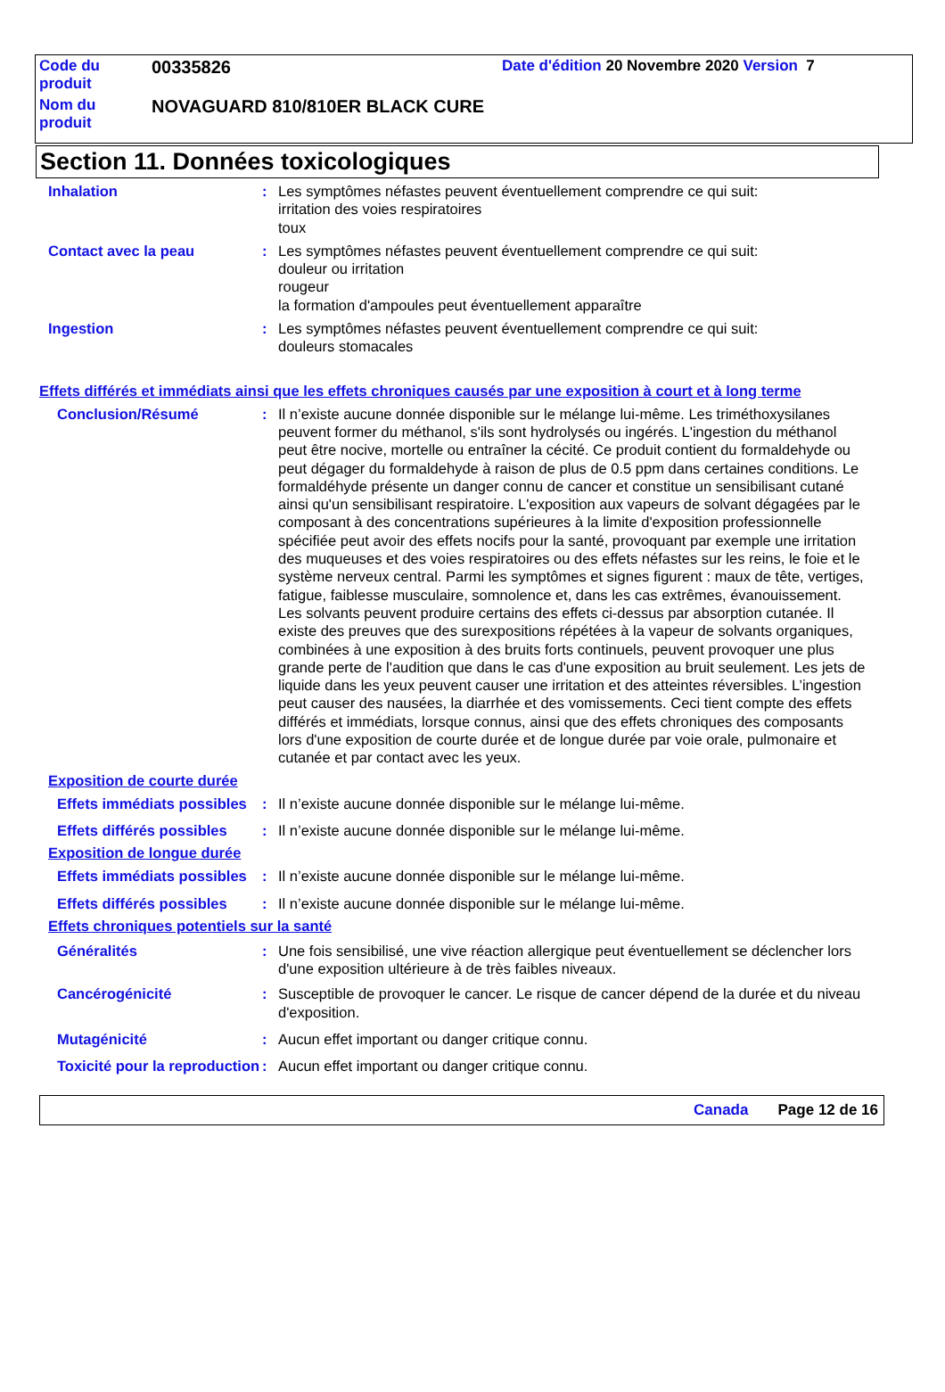| Code du produit | 00335826 | Date d'édition 20 Novembre 2020 Version 7 |
| Nom du produit | NOVAGUARD 810/810ER BLACK CURE | |
Section 11. Données toxicologiques
Inhalation : Les symptômes néfastes peuvent éventuellement comprendre ce qui suit:
irritation des voies respiratoires
toux
Contact avec la peau : Les symptômes néfastes peuvent éventuellement comprendre ce qui suit:
douleur ou irritation
rougeur
la formation d'ampoules peut éventuellement apparaître
Ingestion : Les symptômes néfastes peuvent éventuellement comprendre ce qui suit:
douleurs stomacales
Effets différés et immédiats ainsi que les effets chroniques causés par une exposition à court et à long terme
Conclusion/Résumé : Il n’existe aucune donnée disponible sur le mélange lui-même. Les triméthoxysilanes peuvent former du méthanol, s'ils sont hydrolysés ou ingérés. L'ingestion du méthanol peut être nocive, mortelle ou entraîner la cécité. Ce produit contient du formaldehyde ou peut dégager du formaldehyde à raison de plus de 0.5 ppm dans certaines conditions. Le formaldéhyde présente un danger connu de cancer et constitue un sensibilisant cutané ainsi qu'un sensibilisant respiratoire. L'exposition aux vapeurs de solvant dégagées par le composant à des concentrations supérieures à la limite d'exposition professionnelle spécifiée peut avoir des effets nocifs pour la santé, provoquant par exemple une irritation des muqueuses et des voies respiratoires ou des effets néfastes sur les reins, le foie et le système nerveux central. Parmi les symptômes et signes figurent : maux de tête, vertiges, fatigue, faiblesse musculaire, somnolence et, dans les cas extrêmes, évanouissement. Les solvants peuvent produire certains des effets ci-dessus par absorption cutanée. Il existe des preuves que des surexpositions répétées à la vapeur de solvants organiques, combinées à une exposition à des bruits forts continuels, peuvent provoquer une plus grande perte de l'audition que dans le cas d'une exposition au bruit seulement. Les jets de liquide dans les yeux peuvent causer une irritation et des atteintes réversibles. L’ingestion peut causer des nausées, la diarrhée et des vomissements. Ceci tient compte des effets différés et immédiats, lorsque connus, ainsi que des effets chroniques des composants lors d'une exposition de courte durée et de longue durée par voie orale, pulmonaire et cutanée et par contact avec les yeux.
Exposition de courte durée
Effets immédiats possibles
: Il n’existe aucune donnée disponible sur le mélange lui-même.
Effets différés possibles
: Il n’existe aucune donnée disponible sur le mélange lui-même.
Exposition de longue durée
Effets immédiats possibles
: Il n’existe aucune donnée disponible sur le mélange lui-même.
Effets différés possibles
: Il n’existe aucune donnée disponible sur le mélange lui-même.
Effets chroniques potentiels sur la santé
Généralités : Une fois sensibilisé, une vive réaction allergique peut éventuellement se déclencher lors d'une exposition ultérieure à de très faibles niveaux.
Cancérogénicité : Susceptible de provoquer le cancer. Le risque de cancer dépend de la durée et du niveau d'exposition.
Mutagénicité : Aucun effet important ou danger critique connu.
Toxicité pour la reproduction
: Aucun effet important ou danger critique connu.
Canada Page 12 de 16